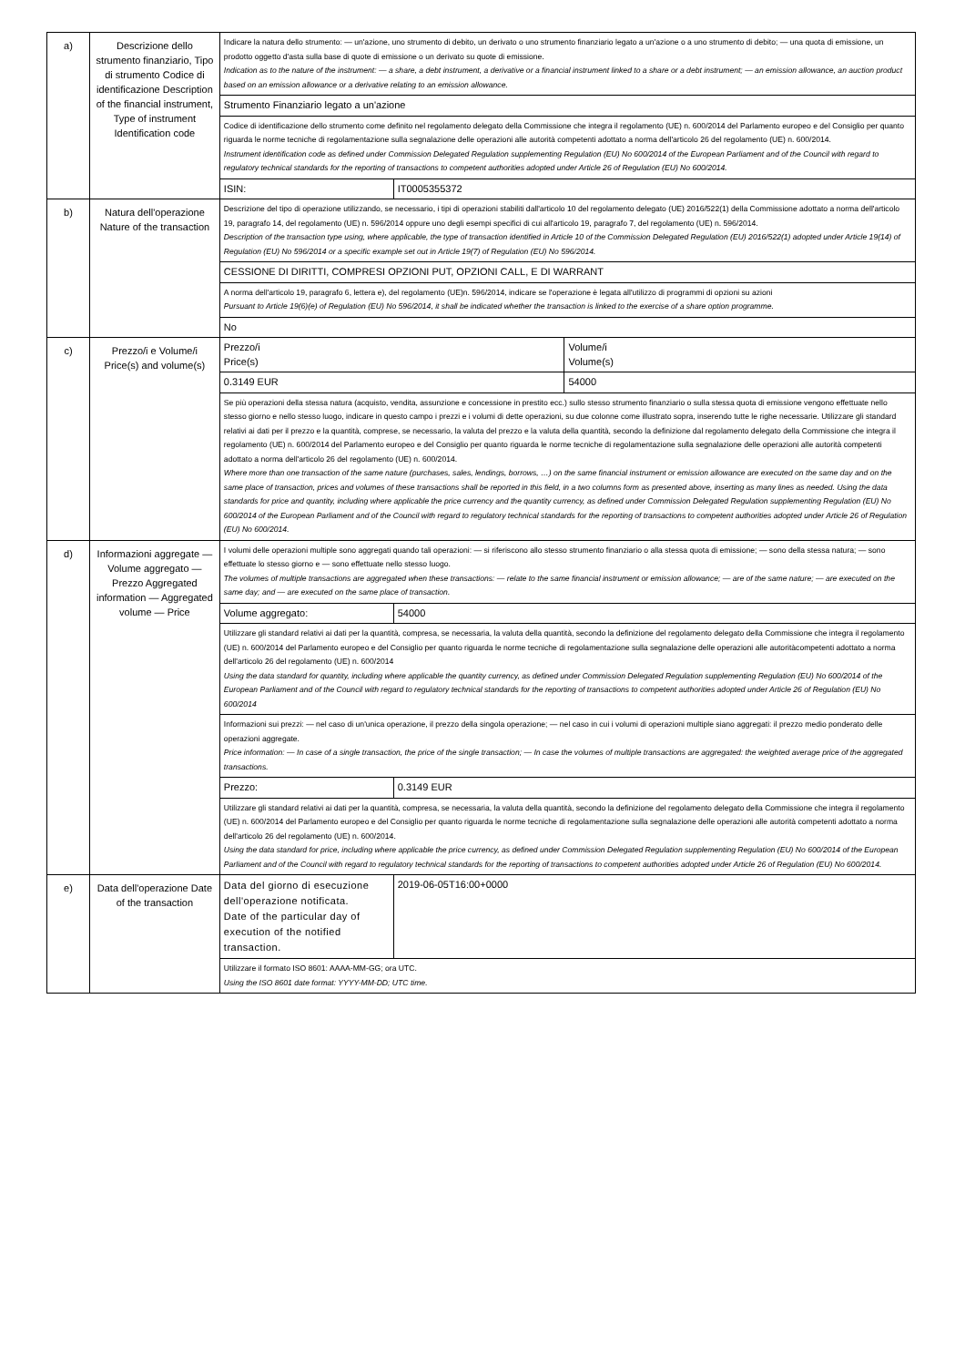| a) | Descrizione dello strumento finanziario, Tipo di strumento Codice di identificazione Description of the financial instrument, Type of instrument Identification code | Indicare la natura dello strumento: — un'azione, uno strumento di debito, un derivato o uno strumento finanziario legato a un'azione o a uno strumento di debito; — una quota di emissione, un prodotto oggetto d'asta sulla base di quote di emissione o un derivato su quote di emissione. Indication as to the nature of the instrument: — a share, a debt instrument, a derivative or a financial instrument linked to a share or a debt instrument; — an emission allowance, an auction product based on an emission allowance or a derivative relating to an emission allowance. | | |
| | | Strumento Finanziario legato a un'azione | | |
| | | Codice di identificazione dello strumento come definito nel regolamento delegato della Commissione che integra il regolamento (UE) n. 600/2014 del Parlamento europeo e del Consiglio per quanto riguarda le norme tecniche di regolamentazione sulla segnalazione delle operazioni alle autorità competenti adottato a norma dell'articolo 26 del regolamento (UE) n. 600/2014. Instrument identification code as defined under Commission Delegated Regulation supplementing Regulation (EU) No 600/2014 of the European Parliament and of the Council with regard to regulatory technical standards for the reporting of transactions to competent authorities adopted under Article 26 of Regulation (EU) No 600/2014. | | |
| | | ISIN: | IT0005355372 | |
| b) | Natura dell'operazione Nature of the transaction | Descrizione del tipo di operazione utilizzando, se necessario, i tipi di operazioni stabiliti dall'articolo 10 del regolamento delegato (UE) 2016/522(1) della Commissione adottato a norma dell'articolo 19, paragrafo 14, del regolamento (UE) n. 596/2014 oppure uno degli esempi specifici di cui all'articolo 19, paragrafo 7, del regolamento (UE) n. 596/2014. Description of the transaction type using, where applicable, the type of transaction identified in Article 10 of the Commission Delegated Regulation (EU) 2016/522(1) adopted under Article 19(14) of Regulation (EU) No 596/2014 or a specific example set out in Article 19(7) of Regulation (EU) No 596/2014. | | |
| | | CESSIONE DI DIRITTI, COMPRESI OPZIONI PUT, OPZIONI CALL, E DI WARRANT | | |
| | | A norma dell'articolo 19, paragrafo 6, lettera e), del regolamento (UE)n. 596/2014, indicare se l'operazione è legata all'utilizzo di programmi di opzioni su azioni Pursuant to Article 19(6)(e) of Regulation (EU) No 596/2014, it shall be indicated whether the transaction is linked to the exercise of a share option programme. | | |
| | | No | | |
| c) | Prezzo/i e Volume/i Price(s) and volume(s) | Prezzo/i Price(s) | | Volume/i Volume(s) |
| | | 0.3149 EUR | | 54000 |
| | | Se più operazioni della stessa natura (acquisto, vendita, assunzione e concessione in prestito ecc.) sullo stesso strumento finanziario o sulla stessa quota di emissione vengono effettuate nello stesso giorno e nello stesso luogo, indicare in questo campo i prezzi e i volumi di dette operazioni, su due colonne come illustrato sopra, inserendo tutte le righe necessarie. Utilizzare gli standard relativi ai dati per il prezzo e la quantità, comprese, se necessario, la valuta del prezzo e la valuta della quantità, secondo la definizione dal regolamento delegato della Commissione che integra il regolamento (UE) n. 600/2014 del Parlamento europeo e del Consiglio per quanto riguarda le norme tecniche di regolamentazione sulla segnalazione delle operazioni alle autorità competenti adottato a norma dell'articolo 26 del regolamento (UE) n. 600/2014. Where more than one transaction of the same nature (purchases, sales, lendings, borrows, …) on the same financial instrument or emission allowance are executed on the same day and on the same place of transaction, prices and volumes of these transactions shall be reported in this field, in a two columns form as presented above, inserting as many lines as needed. Using the data standards for price and quantity, including where applicable the price currency and the quantity currency, as defined under Commission Delegated Regulation supplementing Regulation (EU) No 600/2014 of the European Parliament and of the Council with regard to regulatory technical standards for the reporting of transactions to competent authorities adopted under Article 26 of Regulation (EU) No 600/2014. | | |
| d) | Informazioni aggregate — Volume aggregato — Prezzo Aggregated information — Aggregated volume — Price | I volumi delle operazioni multiple sono aggregati quando tali operazioni: — si riferiscono allo stesso strumento finanziario o alla stessa quota di emissione; — sono della stessa natura; — sono effettuate lo stesso giorno e — sono effettuate nello stesso luogo. The volumes of multiple transactions are aggregated when these transactions: — relate to the same financial instrument or emission allowance; — are of the same nature; — are executed on the same day; and — are executed on the same place of transaction. | | |
| | | Volume aggregato: | 54000 | |
| | | Utilizzare gli standard relativi ai dati per la quantità, compresa, se necessaria, la valuta della quantità, secondo la definizione del regolamento delegato della Commissione che integra il regolamento (UE) n. 600/2014 del Parlamento europeo e del Consiglio per quanto riguarda le norme tecniche di regolamentazione sulla segnalazione delle operazioni alle autoritàcompetenti adottato a norma dell'articolo 26 del regolamento (UE) n. 600/2014 Using the data standard for quantity, including where applicable the quantity currency, as defined under Commission Delegated Regulation supplementing Regulation (EU) No 600/2014 of the European Parliament and of the Council with regard to regulatory technical standards for the reporting of transactions to competent authorities adopted under Article 26 of Regulation (EU) No 600/2014 | | |
| | | Informazioni sui prezzi: — nel caso di un'unica operazione, il prezzo della singola operazione; — nel caso in cui i volumi di operazioni multiple siano aggregati: il prezzo medio ponderato delle operazioni aggregate. Price information: — In case of a single transaction, the price of the single transaction; — In case the volumes of multiple transactions are aggregated: the weighted average price of the aggregated transactions. | | |
| | | Prezzo: | 0.3149 EUR | |
| | | Utilizzare gli standard relativi ai dati per la quantità, compresa, se necessaria, la valuta della quantità, secondo la definizione del regolamento delegato della Commissione che integra il regolamento (UE) n. 600/2014 del Parlamento europeo e del Consiglio per quanto riguarda le norme tecniche di regolamentazione sulla segnalazione delle operazioni alle autorità competenti adottato a norma dell'articolo 26 del regolamento (UE) n. 600/2014. Using the data standard for price, including where applicable the price currency, as defined under Commission Delegated Regulation supplementing Regulation (EU) No 600/2014 of the European Parliament and of the Council with regard to regulatory technical standards for the reporting of transactions to competent authorities adopted under Article 26 of Regulation (EU) No 600/2014. | | |
| e) | Data dell'operazione Date of the transaction | Data del giorno di esecuzione dell'operazione notificata. Date of the particular day of execution of the notified transaction. | 2019-06-05T16:00+0000 | |
| | | Utilizzare il formato ISO 8601: AAAA-MM-GG; ora UTC. Using the ISO 8601 date format: YYYY-MM-DD; UTC time. | | |